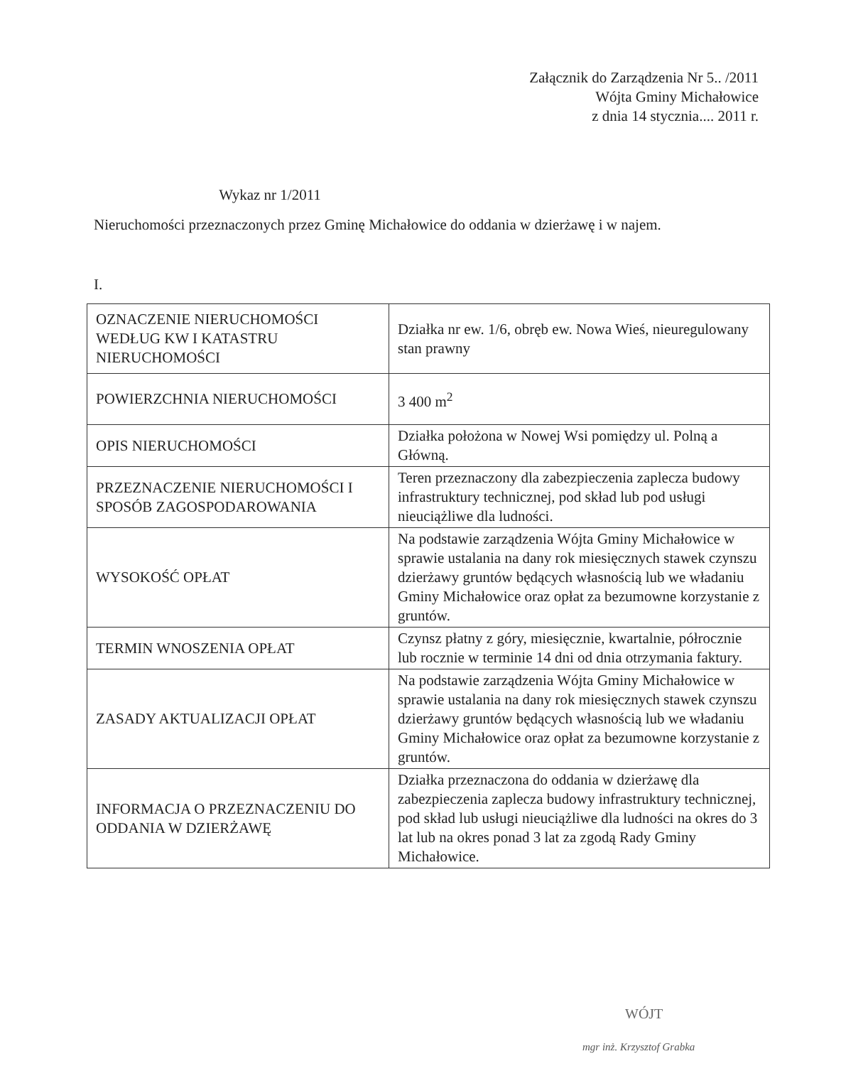Załącznik do Zarządzenia Nr 5.. /2011
Wójta Gminy Michałowice
z dnia 14 stycznia.... 2011 r.
Wykaz nr 1/2011
Nieruchomości przeznaczonych przez Gminę Michałowice do oddania w dzierżawę i w najem.
I.
| OZNACZENIE NIERUCHOMOŚCI WEDŁUG KW I KATASTRU NIERUCHOMOŚCI | Działka nr ew. 1/6, obręb ew. Nowa Wieś, nieuregulowany stan prawny |
| POWIERZCHNIA NIERUCHOMOŚCI | 3 400 m<sup>2</sup> |
| OPIS NIERUCHOMOŚCI | Działka położona w Nowej Wsi pomiędzy ul. Polną a Główną. |
| PRZEZNACZENIE NIERUCHOMOŚCI I SPOSÓB ZAGOSPODAROWANIA | Teren przeznaczony dla zabezpieczenia zaplecza budowy infrastruktury technicznej, pod skład lub pod usługi nieuciążliwe dla ludności. |
| WYSOKOŚĆ OPŁAT | Na podstawie zarządzenia Wójta Gminy Michałowice w sprawie ustalania na dany rok miesięcznych stawek czynszu dzierżawy gruntów będących własnością lub we władaniu Gminy Michałowice oraz opłat za bezumowne korzystanie z gruntów. |
| TERMIN WNOSZENIA OPŁAT | Czynsz płatny z góry, miesięcznie, kwartalnie, półrocznie lub rocznie w terminie 14 dni od dnia otrzymania faktury. |
| ZASADY AKTUALIZACJI OPŁAT | Na podstawie zarządzenia Wójta Gminy Michałowice w sprawie ustalania na dany rok miesięcznych stawek czynszu dzierżawy gruntów będących własnością lub we władaniu Gminy Michałowice oraz opłat za bezumowne korzystanie z gruntów. |
| INFORMACJA O PRZEZNACZENIU DO ODDANIA W DZIERŻAWĘ | Działka przeznaczona do oddania w dzierżawę dla zabezpieczenia zaplecza budowy infrastruktury technicznej, pod skład lub usługi nieuciążliwe dla ludności na okres do 3 lat lub na okres ponad 3 lat za zgodą Rady Gminy Michałowice. |
WÓJT
mgr inż. Krzysztof Grabka